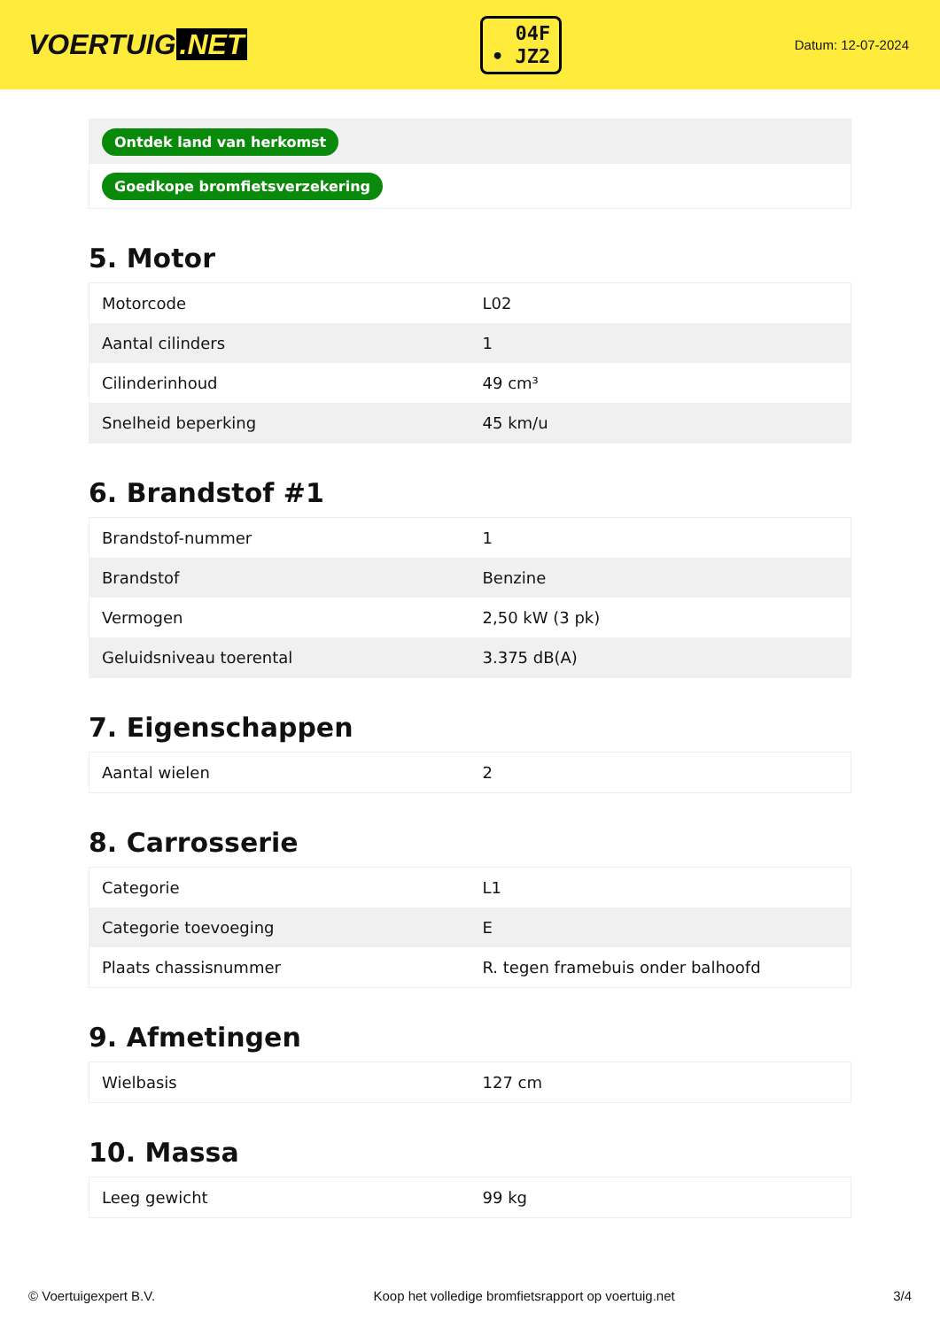VOERTUIG.NET
04F
• JZ2
Datum: 12-07-2024
| Ontdek land van herkomst |
| Goedkope bromfietsverzekering |
5. Motor
| Motorcode | L02 |
| Aantal cilinders | 1 |
| Cilinderinhoud | 49 cm³ |
| Snelheid beperking | 45 km/u |
6. Brandstof #1
| Brandstof-nummer | 1 |
| Brandstof | Benzine |
| Vermogen | 2,50 kW (3 pk) |
| Geluidsniveau toerental | 3.375 dB(A) |
7. Eigenschappen
| Aantal wielen | 2 |
8. Carrosserie
| Categorie | L1 |
| Categorie toevoeging | E |
| Plaats chassisnummer | R. tegen framebuis onder balhoofd |
9. Afmetingen
| Wielbasis | 127 cm |
10. Massa
| Leeg gewicht | 99 kg |
© Voertuigexpert B.V. Koop het volledige bromfietsrapport op voertuig.net 3/4